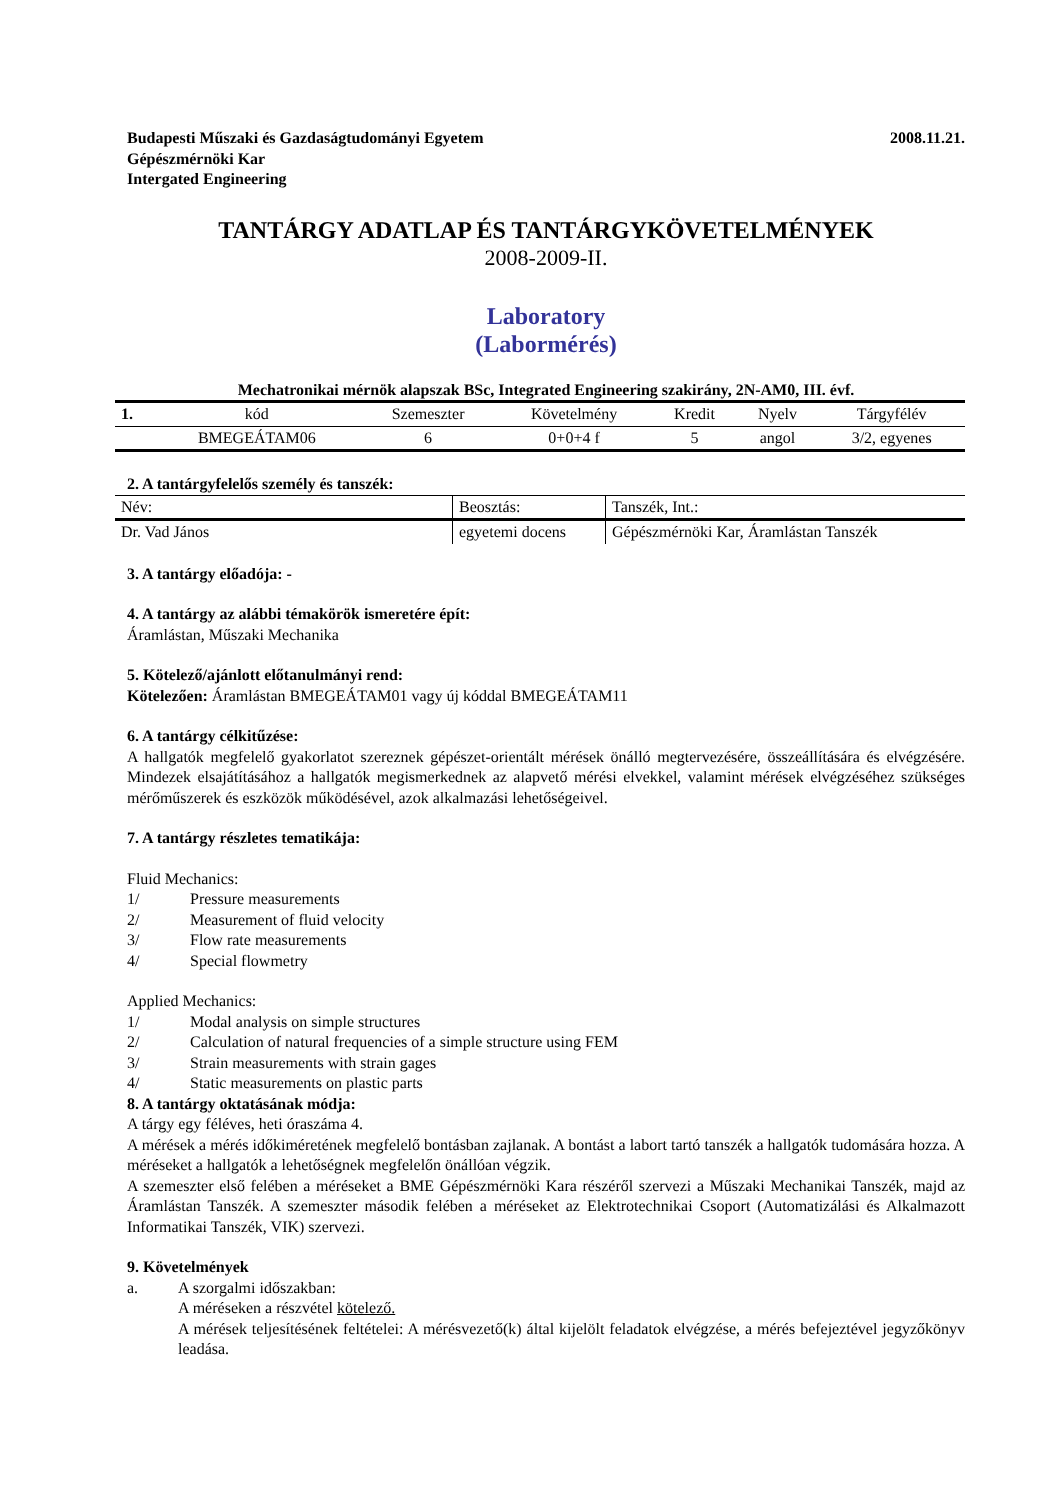Budapesti Műszaki és Gazdaságtudományi Egyetem
Gépészmérnöki Kar
Intergated Engineering
2008.11.21.
TANTÁRGY ADATLAP ÉS TANTÁRGYKÖVETELMÉNYEK
2008-2009-II.
Laboratory
(Labormérés)
Mechatronikai mérnök alapszak BSc, Integrated Engineering szakirány, 2N-AM0, III. évf.
| 1. | kód | Szemeszter | Követelmény | Kredit | Nyelv | Tárgyfélév |
| | BMEGEÁTAM06 | 6 | 0+0+4 f | 5 | angol | 3/2, egyenes |
2. A tantárgyfelelős személy és tanszék:
| Név: | Beosztás: | Tanszék, Int.: |
| Dr. Vad János | egyetemi docens | Gépészmérnöki Kar, Áramlástan Tanszék |
3. A tantárgy előadója: -
4. A tantárgy az alábbi témakörök ismeretére épít:
Áramlástan, Műszaki Mechanika
5. Kötelező/ajánlott előtanulmányi rend:
Kötelezően: Áramlástan BMEGEÁTAM01 vagy új kóddal BMEGEÁTAM11
6. A tantárgy célkitűzése:
A hallgatók megfelelő gyakorlatot szereznek gépészet-orientált mérések önálló megtervezésére, összeállítására és elvégzésére. Mindezek elsajátításához a hallgatók megismerkednek az alapvető mérési elvekkel, valamint mérések elvégzéséhez szükséges mérőműszerek és eszközök működésével, azok alkalmazási lehetőségeivel.
7. A tantárgy részletes tematikája:
Fluid Mechanics:
1/ Pressure measurements
2/ Measurement of fluid velocity
3/ Flow rate measurements
4/ Special flowmetry
Applied Mechanics:
1/ Modal analysis on simple structures
2/ Calculation of natural frequencies of a simple structure using FEM
3/ Strain measurements with strain gages
4/ Static measurements on plastic parts
8. A tantárgy oktatásának módja:
A tárgy egy féléves, heti óraszáma 4.
A mérések a mérés időkiméretének megfelelő bontásban zajlanak. A bontást a labort tartó tanszék a hallgatók tudomására hozza. A méréseket a hallgatók a lehetőségnek megfelelőn önállóan végzik.
A szemeszter első felében a méréseket a BME Gépészmérnöki Kara részéről szervezi a Műszaki Mechanikai Tanszék, majd az Áramlástan Tanszék. A szemeszter második felében a méréseket az Elektrotechnikai Csoport (Automatizálási és Alkalmazott Informatikai Tanszék, VIK) szervezi.
9. Követelmények
a. A szorgalmi időszakban:
A méréseken a részvétel kötelező.
A mérések teljesítésének feltételei: A mérésvezető(k) által kijelölt feladatok elvégzése, a mérés befejeztével jegyzőkönyv leadása.